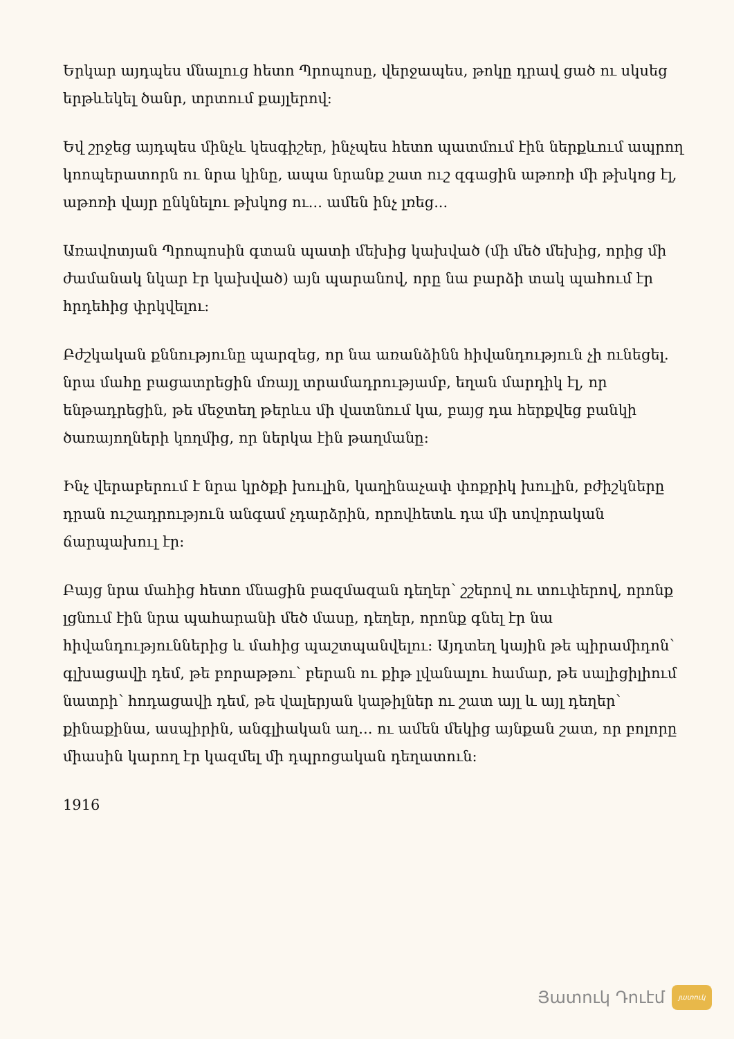Երկար այդպես մնալուց հետո Պրոպոսը, վերջապես, թոկը դրավ ցած ու սկսեց երթևեկել ծանր, տրտում քայլերով:
Եվ շրջեց այդպես մինչև կեսգիշեր, ինչպես հետո պատմում էին ներքևում ապրող կոոպերատորն ու նրա կինը, ապա նրանք շատ ուշ զգացին աթոռի մի թխկոց էլ, աթոռի վայր ընկնելու թխկոց ու... ամեն ինչ լռեց...
Առավոտյան Պրոպոսին գտան պատի մեխից կախված (մի մեծ մեխից, որից մի ժամանակ նկար էր կախված) այն պարանով, որը նա բարձի տակ պահում էր հրդեհից փրկվելու:
Բժշկական քննությունը պարզեց, որ նա առանձինն հիվանդություն չի ունեցել. նրա մահը բացատրեցին մռայլ տրամադրությամբ, եղան մարդիկ էլ, որ ենթադրեցին, թե մեջտեղ թերևս մի վատնում կա, բայց դա հերքվեց բանկի ծառայողների կողմից, որ ներկա էին թաղմանը:
Ինչ վերաբերում է նրա կրծքի խուլին, կաղինաչափ փոքրիկ խուլին, բժիշկները դրան ուշադրություն անգամ չդարձրին, որովհետև դա մի սովորական ճարպախուլ էր:
Բայց նրա մահից հետո մնացին բազմազան դեղեր՝ շշերով ու տուփերով, որոնք լցնում էին նրա պահարանի մեծ մասը, դեղեր, որոնք գնել էր նա հիվանդություններից և մահից պաշտպանվելու: Այդտեղ կային թե պիրամիդոն՝ գլխացավի դեմ, թե բորաթթու՝ բերան ու քիթ լվանալու համար, թե սալիցիլիում նատրի՝ հոդացավի դեմ, թե վալերյան կաթիլներ ու շատ այլ և այլ դեղեր՝ քինաքինա, ասպիրին, անգլիական աղ... ու ամեն մեկից այնքան շատ, որ բոլորը միասին կարող էր կազմել մի դպրոցական դեղատուն:
1916
Յատուկ Դուէմ
յատուկ